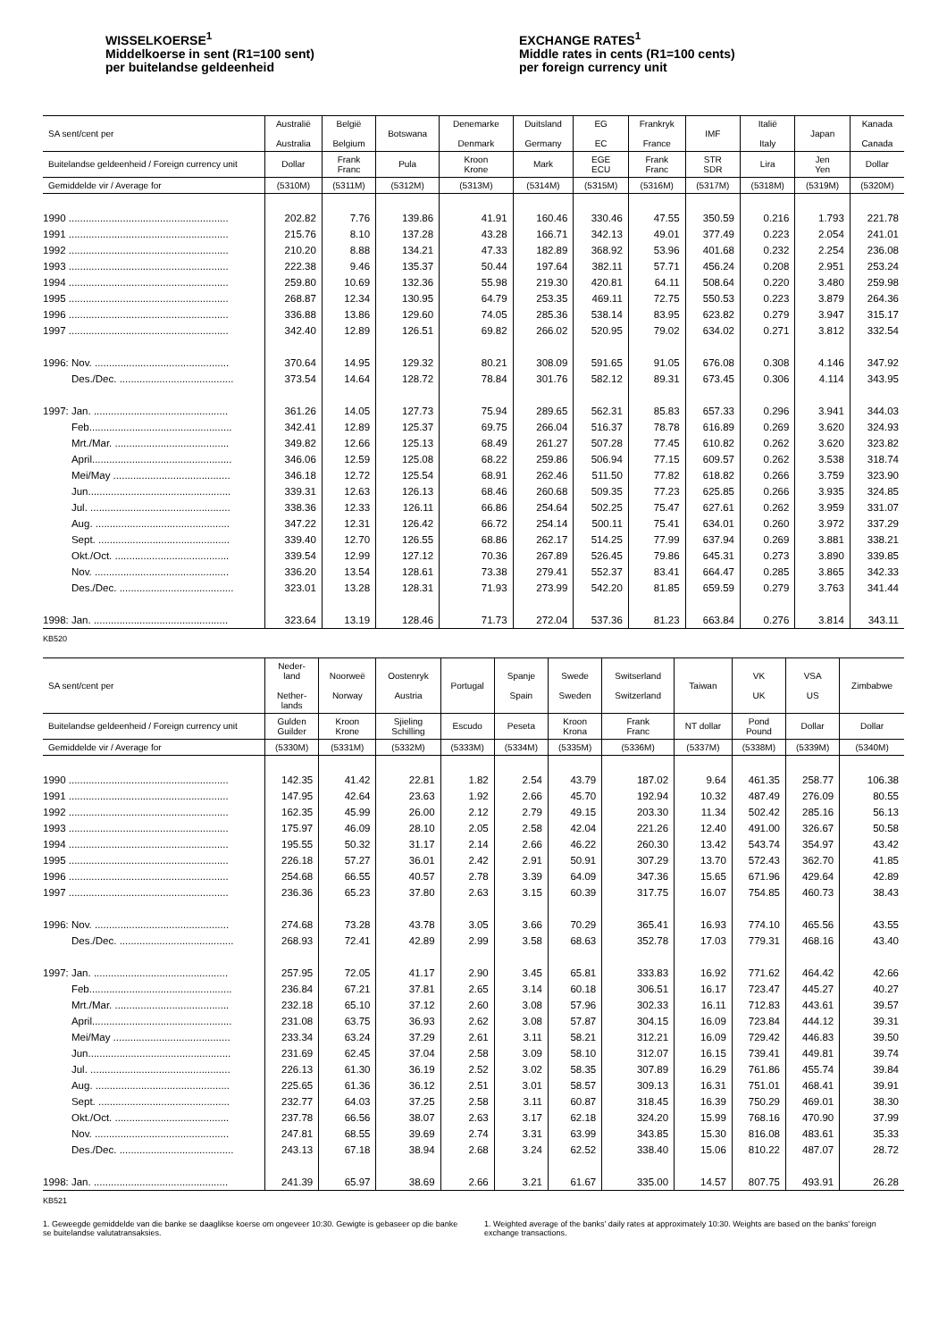WISSELKOERSE<sup>1</sup>
Middelkoerse in sent (R1=100 sent)
per buitelandse geldeenheid
EXCHANGE RATES<sup>1</sup>
Middle rates in cents (R1=100 cents)
per foreign currency unit
| SA sent/cent per | Australië Australia | België Belgium | Botswana | Denemarke Denmark | Duitsland Germany | EG EC | Frankryk France | IMF | Italië Italy | Japan | Kanada Canada |
| --- | --- | --- | --- | --- | --- | --- | --- | --- | --- | --- | --- |
| Buitelandse geldeenheid / Foreign currency unit | Dollar | Frank Franc | Pula | Kroon Krone | Mark | EGE ECU | Frank Franc | STR SDR | Lira | Jen Yen | Dollar |
| Gemiddelde vir / Average for | (5310M) | (5311M) | (5312M) | (5313M) | (5314M) | (5315M) | (5316M) | (5317M) | (5318M) | (5319M) | (5320M) |
| 1990 ........................................................ | 202.82 | 7.76 | 139.86 | 41.91 | 160.46 | 330.46 | 47.55 | 350.59 | 0.216 | 1.793 | 221.78 |
| 1991 ........................................................ | 215.76 | 8.10 | 137.28 | 43.28 | 166.71 | 342.13 | 49.01 | 377.49 | 0.223 | 2.054 | 241.01 |
| 1992 ........................................................ | 210.20 | 8.88 | 134.21 | 47.33 | 182.89 | 368.92 | 53.96 | 401.68 | 0.232 | 2.254 | 236.08 |
| 1993 ........................................................ | 222.38 | 9.46 | 135.37 | 50.44 | 197.64 | 382.11 | 57.71 | 456.24 | 0.208 | 2.951 | 253.24 |
| 1994 ........................................................ | 259.80 | 10.69 | 132.36 | 55.98 | 219.30 | 420.81 | 64.11 | 508.64 | 0.220 | 3.480 | 259.98 |
| 1995 ........................................................ | 268.87 | 12.34 | 130.95 | 64.79 | 253.35 | 469.11 | 72.75 | 550.53 | 0.223 | 3.879 | 264.36 |
| 1996 ........................................................ | 336.88 | 13.86 | 129.60 | 74.05 | 285.36 | 538.14 | 83.95 | 623.82 | 0.279 | 3.947 | 315.17 |
| 1997 ........................................................ | 342.40 | 12.89 | 126.51 | 69.82 | 266.02 | 520.95 | 79.02 | 634.02 | 0.271 | 3.812 | 332.54 |
| 1996: Nov. ............................................... | 370.64 | 14.95 | 129.32 | 80.21 | 308.09 | 591.65 | 91.05 | 676.08 | 0.308 | 4.146 | 347.92 |
| Des./Dec. ........................................ | 373.54 | 14.64 | 128.72 | 78.84 | 301.76 | 582.12 | 89.31 | 673.45 | 0.306 | 4.114 | 343.95 |
| 1997: Jan. ............................................... | 361.26 | 14.05 | 127.73 | 75.94 | 289.65 | 562.31 | 85.83 | 657.33 | 0.296 | 3.941 | 344.03 |
| Feb.................................................. | 342.41 | 12.89 | 125.37 | 69.75 | 266.04 | 516.37 | 78.78 | 616.89 | 0.269 | 3.620 | 324.93 |
| Mrt./Mar. ........................................ | 349.82 | 12.66 | 125.13 | 68.49 | 261.27 | 507.28 | 77.45 | 610.82 | 0.262 | 3.620 | 323.82 |
| April................................................. | 346.06 | 12.59 | 125.08 | 68.22 | 259.86 | 506.94 | 77.15 | 609.57 | 0.262 | 3.538 | 318.74 |
| Mei/May ......................................... | 346.18 | 12.72 | 125.54 | 68.91 | 262.46 | 511.50 | 77.82 | 618.82 | 0.266 | 3.759 | 323.90 |
| Jun.................................................. | 339.31 | 12.63 | 126.13 | 68.46 | 260.68 | 509.35 | 77.23 | 625.85 | 0.266 | 3.935 | 324.85 |
| Jul. ................................................. | 338.36 | 12.33 | 126.11 | 66.86 | 254.64 | 502.25 | 75.47 | 627.61 | 0.262 | 3.959 | 331.07 |
| Aug. ............................................... | 347.22 | 12.31 | 126.42 | 66.72 | 254.14 | 500.11 | 75.41 | 634.01 | 0.260 | 3.972 | 337.29 |
| Sept. .............................................. | 339.40 | 12.70 | 126.55 | 68.86 | 262.17 | 514.25 | 77.99 | 637.94 | 0.269 | 3.881 | 338.21 |
| Okt./Oct. ........................................ | 339.54 | 12.99 | 127.12 | 70.36 | 267.89 | 526.45 | 79.86 | 645.31 | 0.273 | 3.890 | 339.85 |
| Nov. ............................................... | 336.20 | 13.54 | 128.61 | 73.38 | 279.41 | 552.37 | 83.41 | 664.47 | 0.285 | 3.865 | 342.33 |
| Des./Dec. ........................................ | 323.01 | 13.28 | 128.31 | 71.93 | 273.99 | 542.20 | 81.85 | 659.59 | 0.279 | 3.763 | 341.44 |
| 1998: Jan. ............................................... | 323.64 | 13.19 | 128.46 | 71.73 | 272.04 | 537.36 | 81.23 | 663.84 | 0.276 | 3.814 | 343.11 |
KB520
| SA sent/cent per | Neder- land Nether- lands | Noorweë Norway | Oostenryk Austria | Portugal | Spanje Spain | Swede Sweden | Switserland Switzerland | Taiwan | VK UK | VSA US | Zimbabwe |
| --- | --- | --- | --- | --- | --- | --- | --- | --- | --- | --- | --- |
| Buitelandse geldeenheid / Foreign currency unit | Gulden Guilder | Kroon Krone | Sjieling Schilling | Escudo | Peseta | Kroon Krona | Frank Franc | NT dollar | Pond Pound | Dollar | Dollar |
| Gemiddelde vir / Average for | (5330M) | (5331M) | (5332M) | (5333M) | (5334M) | (5335M) | (5336M) | (5337M) | (5338M) | (5339M) | (5340M) |
| 1990 ........................................................ | 142.35 | 41.42 | 22.81 | 1.82 | 2.54 | 43.79 | 187.02 | 9.64 | 461.35 | 258.77 | 106.38 |
| 1991 ........................................................ | 147.95 | 42.64 | 23.63 | 1.92 | 2.66 | 45.70 | 192.94 | 10.32 | 487.49 | 276.09 | 80.55 |
| 1992 ........................................................ | 162.35 | 45.99 | 26.00 | 2.12 | 2.79 | 49.15 | 203.30 | 11.34 | 502.42 | 285.16 | 56.13 |
| 1993 ........................................................ | 175.97 | 46.09 | 28.10 | 2.05 | 2.58 | 42.04 | 221.26 | 12.40 | 491.00 | 326.67 | 50.58 |
| 1994 ........................................................ | 195.55 | 50.32 | 31.17 | 2.14 | 2.66 | 46.22 | 260.30 | 13.42 | 543.74 | 354.97 | 43.42 |
| 1995 ........................................................ | 226.18 | 57.27 | 36.01 | 2.42 | 2.91 | 50.91 | 307.29 | 13.70 | 572.43 | 362.70 | 41.85 |
| 1996 ........................................................ | 254.68 | 66.55 | 40.57 | 2.78 | 3.39 | 64.09 | 347.36 | 15.65 | 671.96 | 429.64 | 42.89 |
| 1997 ........................................................ | 236.36 | 65.23 | 37.80 | 2.63 | 3.15 | 60.39 | 317.75 | 16.07 | 754.85 | 460.73 | 38.43 |
| 1996: Nov. ............................................... | 274.68 | 73.28 | 43.78 | 3.05 | 3.66 | 70.29 | 365.41 | 16.93 | 774.10 | 465.56 | 43.55 |
| Des./Dec. ........................................ | 268.93 | 72.41 | 42.89 | 2.99 | 3.58 | 68.63 | 352.78 | 17.03 | 779.31 | 468.16 | 43.40 |
| 1997: Jan. ............................................... | 257.95 | 72.05 | 41.17 | 2.90 | 3.45 | 65.81 | 333.83 | 16.92 | 771.62 | 464.42 | 42.66 |
| Feb.................................................. | 236.84 | 67.21 | 37.81 | 2.65 | 3.14 | 60.18 | 306.51 | 16.17 | 723.47 | 445.27 | 40.27 |
| Mrt./Mar. ........................................ | 232.18 | 65.10 | 37.12 | 2.60 | 3.08 | 57.96 | 302.33 | 16.11 | 712.83 | 443.61 | 39.57 |
| April................................................. | 231.08 | 63.75 | 36.93 | 2.62 | 3.08 | 57.87 | 304.15 | 16.09 | 723.84 | 444.12 | 39.31 |
| Mei/May ......................................... | 233.34 | 63.24 | 37.29 | 2.61 | 3.11 | 58.21 | 312.21 | 16.09 | 729.42 | 446.83 | 39.50 |
| Jun.................................................. | 231.69 | 62.45 | 37.04 | 2.58 | 3.09 | 58.10 | 312.07 | 16.15 | 739.41 | 449.81 | 39.74 |
| Jul. ................................................. | 226.13 | 61.30 | 36.19 | 2.52 | 3.02 | 58.35 | 307.89 | 16.29 | 761.86 | 455.74 | 39.84 |
| Aug. ............................................... | 225.65 | 61.36 | 36.12 | 2.51 | 3.01 | 58.57 | 309.13 | 16.31 | 751.01 | 468.41 | 39.91 |
| Sept. .............................................. | 232.77 | 64.03 | 37.25 | 2.58 | 3.11 | 60.87 | 318.45 | 16.39 | 750.29 | 469.01 | 38.30 |
| Okt./Oct. ........................................ | 237.78 | 66.56 | 38.07 | 2.63 | 3.17 | 62.18 | 324.20 | 15.99 | 768.16 | 470.90 | 37.99 |
| Nov. ............................................... | 247.81 | 68.55 | 39.69 | 2.74 | 3.31 | 63.99 | 343.85 | 15.30 | 816.08 | 483.61 | 35.33 |
| Des./Dec. ........................................ | 243.13 | 67.18 | 38.94 | 2.68 | 3.24 | 62.52 | 338.40 | 15.06 | 810.22 | 487.07 | 28.72 |
| 1998: Jan. ............................................... | 241.39 | 65.97 | 38.69 | 2.66 | 3.21 | 61.67 | 335.00 | 14.57 | 807.75 | 493.91 | 26.28 |
KB521
1. Geweegde gemiddelde van die banke se daaglikse koerse om ongeveer 10:30. Gewigte is gebaseer op die banke se buitelandse valutatransaksies.
1. Weighted average of the banks' daily rates at approximately 10:30. Weights are based on the banks' foreign exchange transactions.